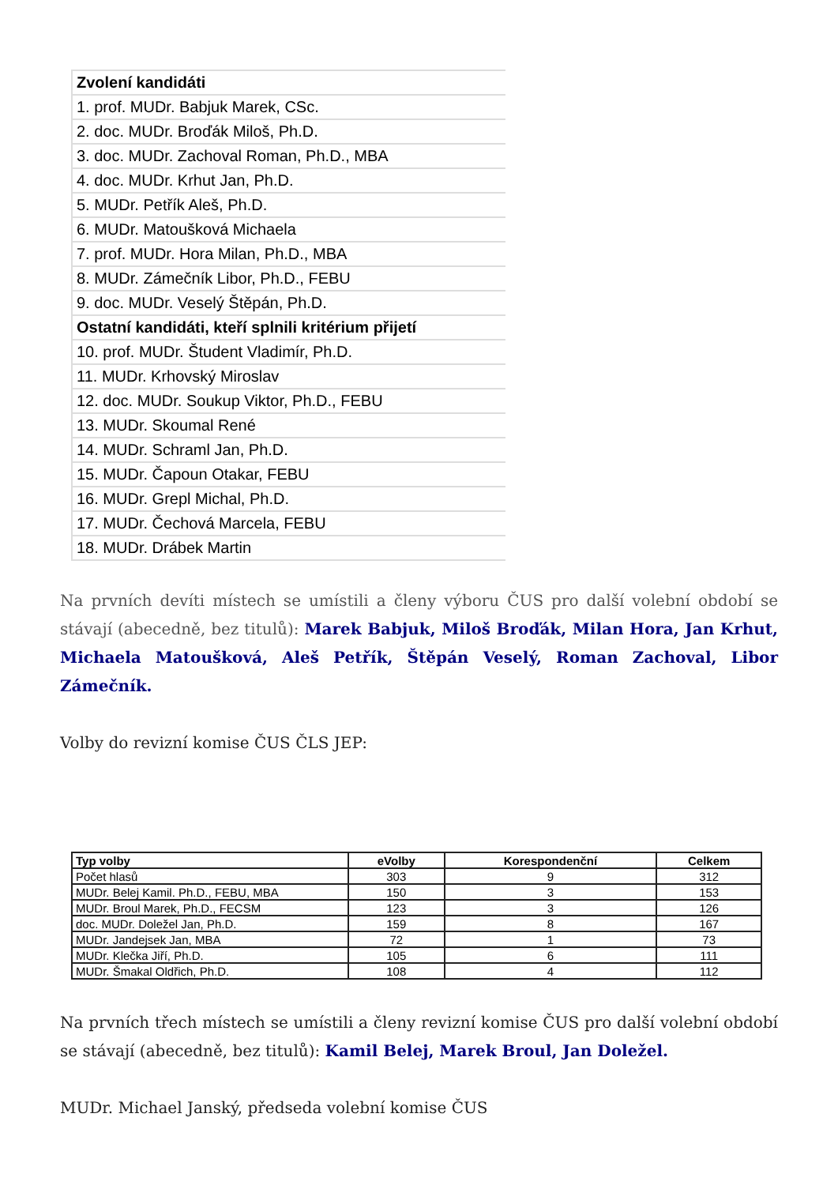| Zvolení kandidáti |
| --- |
| 1. prof. MUDr. Babjuk Marek, CSc. |
| 2. doc. MUDr. Broďák Miloš, Ph.D. |
| 3. doc. MUDr. Zachoval Roman, Ph.D., MBA |
| 4. doc. MUDr. Krhut Jan, Ph.D. |
| 5. MUDr. Petřík Aleš, Ph.D. |
| 6. MUDr. Matoušková Michaela |
| 7. prof. MUDr. Hora Milan, Ph.D., MBA |
| 8. MUDr. Zámečník Libor, Ph.D., FEBU |
| 9. doc. MUDr. Veselý Štěpán, Ph.D. |
| Ostatní kandidáti, kteří splnili kritérium přijetí |
| 10. prof. MUDr. Študent Vladimír, Ph.D. |
| 11. MUDr. Krhovský Miroslav |
| 12. doc. MUDr. Soukup Viktor, Ph.D., FEBU |
| 13. MUDr. Skoumal René |
| 14. MUDr. Schraml Jan, Ph.D. |
| 15. MUDr. Čapoun Otakar, FEBU |
| 16. MUDr. Grepl Michal, Ph.D. |
| 17. MUDr. Čechová Marcela, FEBU |
| 18. MUDr. Drábek Martin |
Na prvních devíti místech se umístili a členy výboru ČUS pro další volební období se stávají (abecedně, bez titulů): Marek Babjuk, Miloš Broďák, Milan Hora, Jan Krhut, Michaela Matoušková, Aleš Petřík, Štěpán Veselý, Roman Zachoval, Libor Zámečník.
Volby do revizní komise ČUS ČLS JEP:
| Typ volby | eVolby | Korespondenční | Celkem |
| --- | --- | --- | --- |
| Počet hlasů | 303 | 9 | 312 |
| MUDr. Belej Kamil. Ph.D., FEBU, MBA | 150 | 3 | 153 |
| MUDr. Broul Marek, Ph.D., FECSM | 123 | 3 | 126 |
| doc. MUDr. Doležel Jan, Ph.D. | 159 | 8 | 167 |
| MUDr. Jandejsek Jan, MBA | 72 | 1 | 73 |
| MUDr. Klečka Jiří, Ph.D. | 105 | 6 | 111 |
| MUDr. Šmakal Oldřich, Ph.D. | 108 | 4 | 112 |
Na prvních třech místech se umístili a členy revizní komise ČUS pro další volební období se stávají (abecedně, bez titulů): Kamil Belej, Marek Broul, Jan Doležel.
MUDr. Michael Janský, předseda volební komise ČUS